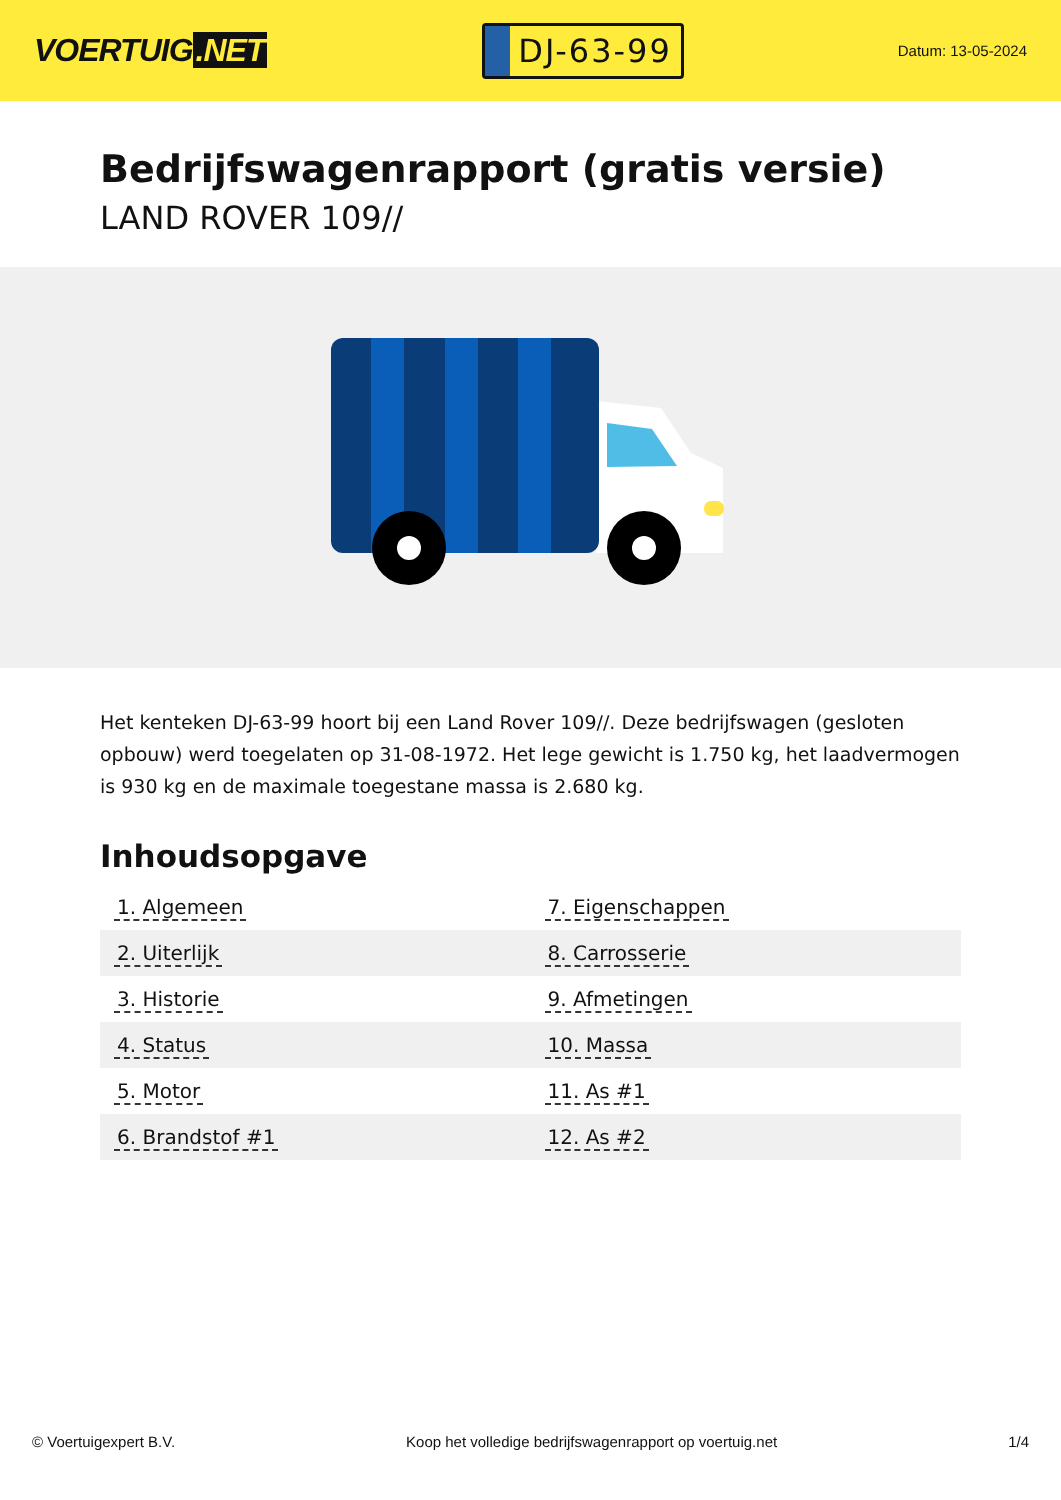VOERTUIG.NET
DJ-63-99
Datum: 13-05-2024
Bedrijfswagenrapport (gratis versie)
LAND ROVER 109//
Het kenteken DJ-63-99 hoort bij een Land Rover 109//. Deze bedrijfswagen (gesloten opbouw) werd toegelaten op 31-08-1972. Het lege gewicht is 1.750 kg, het laadvermogen is 930 kg en de maximale toegestane massa is 2.680 kg.
Inhoudsopgave
| 1. Algemeen | 7. Eigenschappen |
| 2. Uiterlijk | 8. Carrosserie |
| 3. Historie | 9. Afmetingen |
| 4. Status | 10. Massa |
| 5. Motor | 11. As #1 |
| 6. Brandstof #1 | 12. As #2 |
© Voertuigexpert B.V. Koop het volledige bedrijfswagenrapport op voertuig.net 1/4